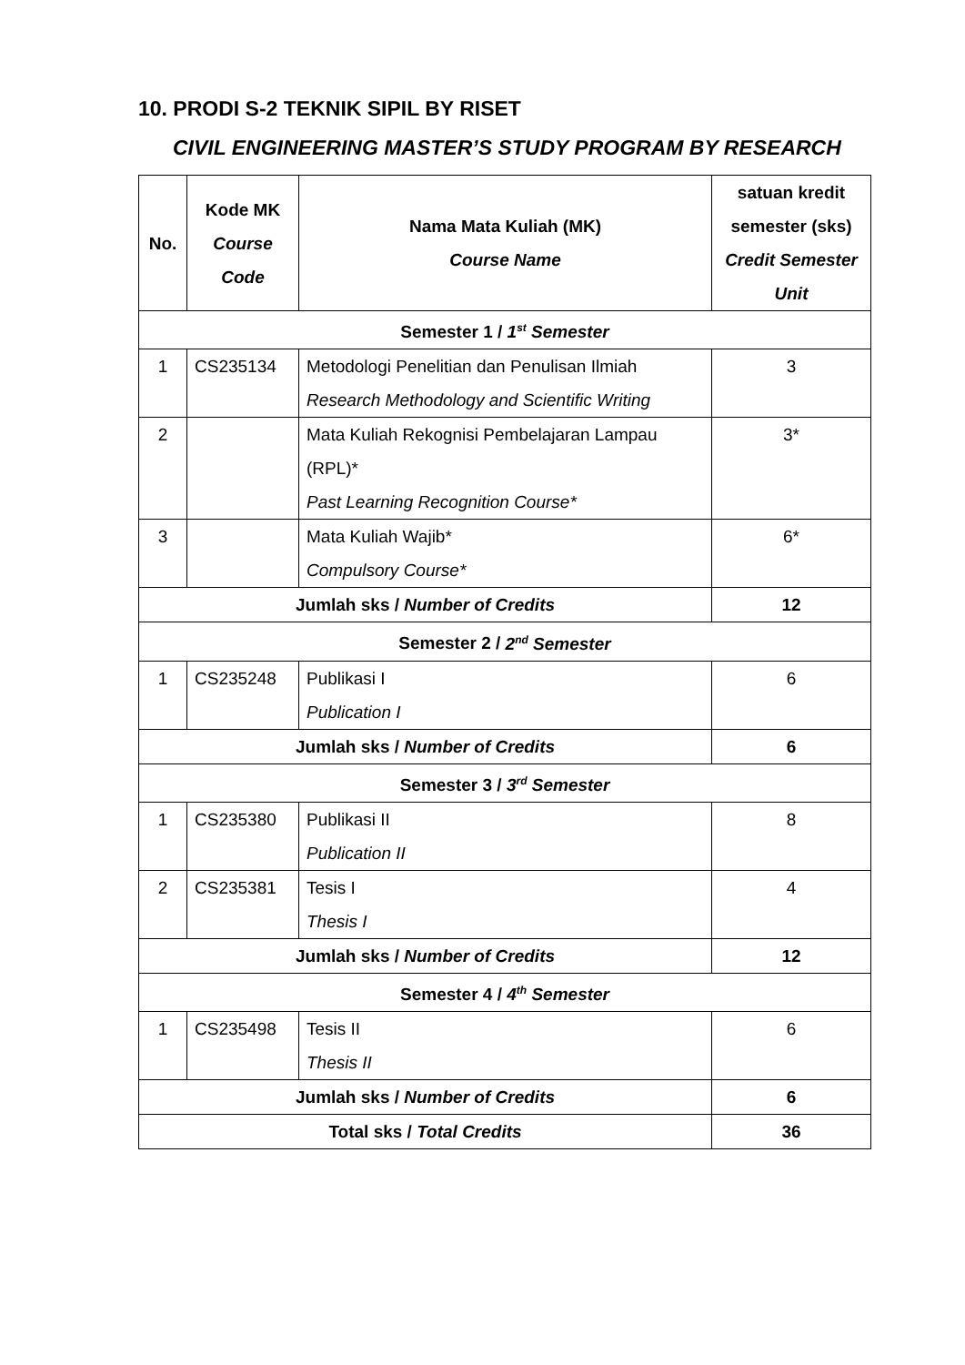10. PRODI S-2 TEKNIK SIPIL BY RISET
CIVIL ENGINEERING MASTER’S STUDY PROGRAM BY RESEARCH
| No. | Kode MK Course Code | Nama Mata Kuliah (MK) Course Name | satuan kredit semester (sks) Credit Semester Unit |
| --- | --- | --- | --- |
| Semester 1 / 1<sup>st</sup> Semester | | | |
| 1 | CS235134 | Metodologi Penelitian dan Penulisan Ilmiah Research Methodology and Scientific Writing | 3 |
| 2 | | Mata Kuliah Rekognisi Pembelajaran Lampau (RPL)* Past Learning Recognition Course* | 3* |
| 3 | | Mata Kuliah Wajib* Compulsory Course* | 6* |
| Jumlah sks / Number of Credits | | | 12 |
| Semester 2 / 2<sup>nd</sup> Semester | | | |
| 1 | CS235248 | Publikasi I Publication I | 6 |
| Jumlah sks / Number of Credits | | | 6 |
| Semester 3 / 3<sup>rd</sup> Semester | | | |
| 1 | CS235380 | Publikasi II Publication II | 8 |
| 2 | CS235381 | Tesis I Thesis I | 4 |
| Jumlah sks / Number of Credits | | | 12 |
| Semester 4 / 4<sup>th</sup> Semester | | | |
| 1 | CS235498 | Tesis II Thesis II | 6 |
| Jumlah sks / Number of Credits | | | 6 |
| Total sks / Total Credits | | | 36 |